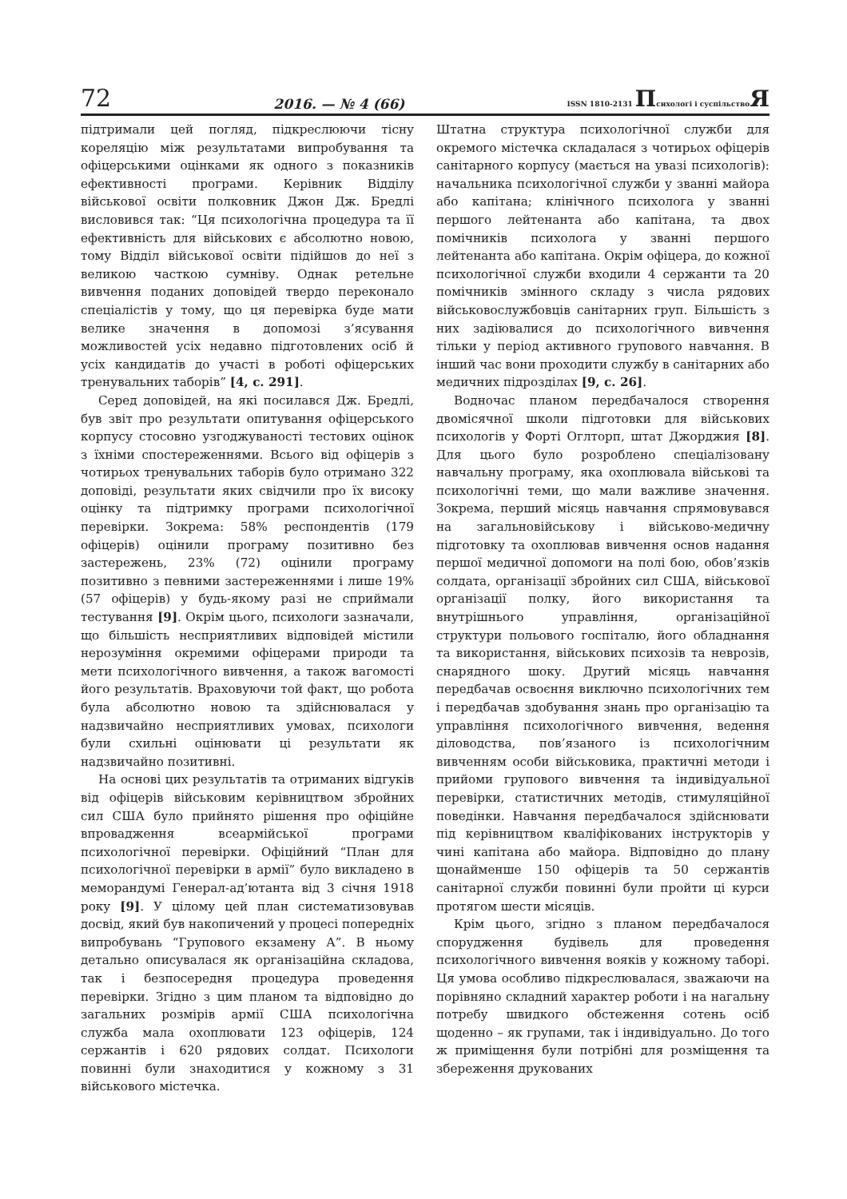72 2016. — № 4 (66) ISSN 1810-2131 Психологі і суспільствоЯ
підтримали цей погляд, підкреслюючи тісну кореляцію між результатами випробування та офіцерськими оцінками як одного з показників ефективності програми. Керівник Відділу військової освіти полковник Джон Дж. Бредлі висловився так: “Ця психологічна процедура та її ефективність для військових є абсолютно новою, тому Відділ військової освіти підійшов до неї з великою часткою сумніву. Однак ретельне вивчення поданих доповідей твердо переконало спеціалістів у тому, що ця перевірка буде мати велике значення в допомозі з’ясування можливостей усіх недавно підготовлених осіб й усіх кандидатів до участі в роботі офіцерських тренувальних таборів” [4, с. 291].
Серед доповідей, на які посилався Дж. Бредлі, був звіт про результати опитування офіцерського корпусу стосовно узгоджуваності тестових оцінок з їхніми спостереженнями. Всього від офіцерів з чотирьох тренувальних таборів було отримано 322 доповіді, результати яких свідчили про їх високу оцінку та підтримку програми психологічної перевірки. Зокрема: 58% респондентів (179 офіцерів) оцінили програму позитивно без застережень, 23% (72) оцінили програму позитивно з певними застереженнями і лише 19% (57 офіцерів) у будь-якому разі не сприймали тестування [9]. Окрім цього, психологи зазначали, що більшість несприятливих відповідей містили нерозуміння окремими офіцерами природи та мети психологічного вивчення, а також вагомості його результатів. Враховуючи той факт, що робота була абсолютно новою та здійснювалася у надзвичайно несприятливих умовах, психологи були схильні оцінювати ці результати як надзвичайно позитивні.
На основі цих результатів та отриманих відгуків від офіцерів військовим керівництвом збройних сил США було прийнято рішення про офіційне впровадження всеармійської програми психологічної перевірки. Офіційний “План для психологічної перевірки в армії” було викладено в меморандумі Генерал-ад’ютанта від 3 січня 1918 року [9]. У цілому цей план систематизовував досвід, який був накопичений у процесі попередніх випробувань “Групового екзамену А”. В ньому детально описувалася як організаційна складова, так і безпосередня процедура проведення перевірки. Згідно з цим планом та відповідно до загальних розмірів армії США психологічна служба мала охоплювати 123 офіцерів, 124 сержантів і 620 рядових солдат. Психологи повинні були знаходитися у кожному з 31 військового містечка.
Штатна структура психологічної служби для окремого містечка складалася з чотирьох офіцерів санітарного корпусу (мається на увазі психологів): начальника психологічної служби у званні майора або капітана; клінічного психолога у званні першого лейтенанта або капітана, та двох помічників психолога у званні першого лейтенанта або капітана. Окрім офіцера, до кожної психологічної служби входили 4 сержанти та 20 помічників змінного складу з числа рядових військовослужбовців санітарних груп. Більшість з них задіювалися до психологічного вивчення тільки у період активного групового навчання. В інший час вони проходити службу в санітарних або медичних підрозділах [9, с. 26].
Водночас планом передбачалося створення двомісячної школи підготовки для військових психологів у Форті Оглторп, штат Джорджия [8]. Для цього було розроблено спеціалізовану навчальну програму, яка охоплювала військові та психологічні теми, що мали важливе значення. Зокрема, перший місяць навчання спрямовувався на загальновійськову і військово-медичну підготовку та охоплював вивчення основ надання першої медичної допомоги на полі бою, обов’язків солдата, організації збройних сил США, військової організації полку, його використання та внутрішнього управління, організаційної структури польового госпіталю, його обладнання та використання, військових психозів та неврозів, снарядного шоку. Другий місяць навчання передбачав освоєння виключно психологічних тем і передбачав здобування знань про організацію та управління психологічного вивчення, ведення діловодства, пов’язаного із психологічним вивченням особи військовика, практичні методи і прийоми групового вивчення та індивідуальної перевірки, статистичних методів, стимуляційної поведінки. Навчання передбачалося здійснювати під керівництвом кваліфікованих інструкторів у чині капітана або майора. Відповідно до плану щонайменше 150 офіцерів та 50 сержантів санітарної служби повинні були пройти ці курси протягом шести місяців.
Крім цього, згідно з планом передбачалося спорудження будівель для проведення психологічного вивчення вояків у кожному таборі. Ця умова особливо підкреслювалася, зважаючи на порівняно складний характер роботи і на нагальну потребу швидкого обстеження сотень осіб щоденно – як групами, так і індивідуально. До того ж приміщення були потрібні для розміщення та збереження друкованих